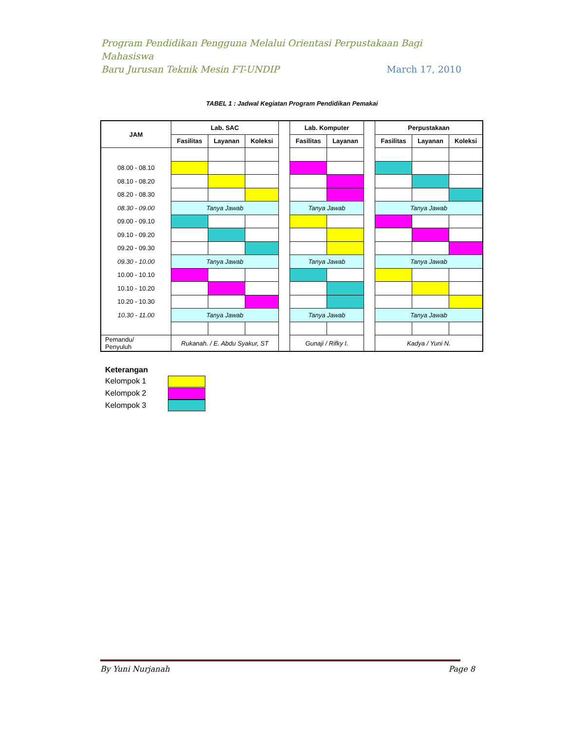Program Pendidikan Pengguna Melalui Orientasi Perpustakaan Bagi Mahasiswa
Baru Jurusan Teknik Mesin FT-UNDIP March 17, 2010
TABEL 1 : Jadwal Kegiatan Program Pendidikan Pemakai
| JAM | Lab. SAC | | | | Lab. Komputer | | | Perpustakaan | | |
| | Fasilitas | Layanan | Koleksi | | Fasilitas | Layanan | | Fasilitas | Layanan | Koleksi |
| 08.00 - 08.10 | | | | | | | | | | |
| 08.10 - 08.20 | | | | | | | | | | |
| 08.20 - 08.30 | | | | | | | | | | |
| 08.30 - 09.00 | Tanya Jawab | | | | Tanya Jawab | | | Tanya Jawab | | |
| 09.00 - 09.10 | | | | | | | | | | |
| 09.10 - 09.20 | | | | | | | | | | |
| 09.20 - 09.30 | | | | | | | | | | |
| 09.30 - 10.00 | Tanya Jawab | | | | Tanya Jawab | | | Tanya Jawab | | |
| 10.00 - 10.10 | | | | | | | | | | |
| 10.10 - 10.20 | | | | | | | | | | |
| 10.20 - 10.30 | | | | | | | | | | |
| 10.30 - 11.00 | Tanya Jawab | | | | Tanya Jawab | | | Tanya Jawab | | |
| Pemandu/ Penyuluh | Rukanah. / E. Abdu Syakur, ST | | | | Gunaji / Rifky I. | | | Kadya / Yuni N. | | |
Keterangan
Kelompok 1
Kelompok 2
Kelompok 3
By Yuni Nurjanah Page 8